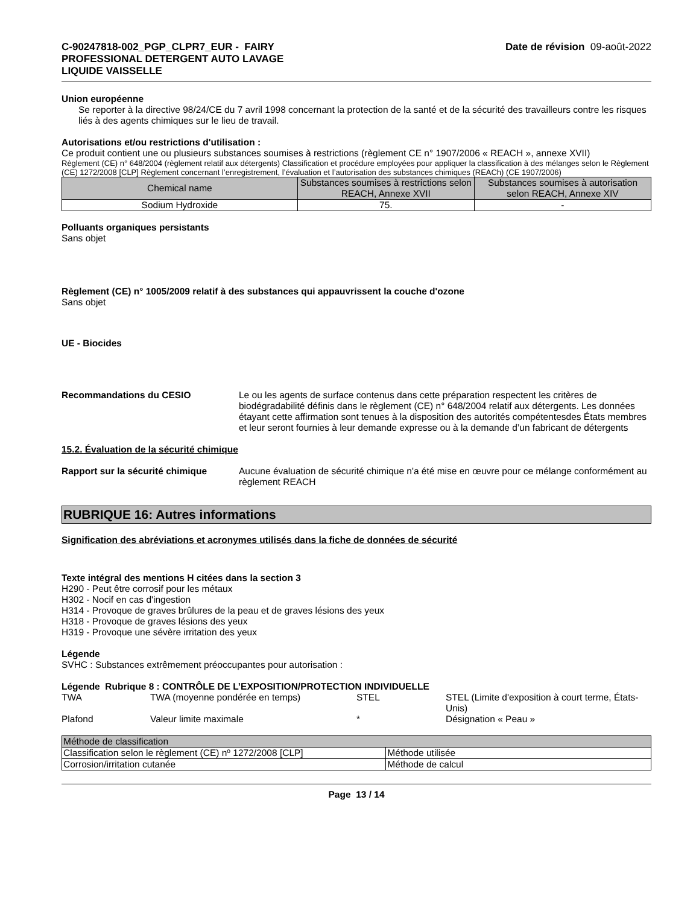C-90247818-002_PGP_CLPR7_EUR - FAIRY
PROFESSIONAL DETERGENT AUTO LAVAGE
LIQUIDE VAISSELLE
Date de révision 09-août-2022
Union européenne
Se reporter à la directive 98/24/CE du 7 avril 1998 concernant la protection de la santé et de la sécurité des travailleurs contre les risques liés à des agents chimiques sur le lieu de travail.
Autorisations et/ou restrictions d'utilisation :
Ce produit contient une ou plusieurs substances soumises à restrictions (règlement CE n° 1907/2006 « REACH », annexe XVII)
Règlement (CE) n° 648/2004 (règlement relatif aux détergents) Classification et procédure employées pour appliquer la classification à des mélanges selon le Règlement (CE) 1272/2008 [CLP] Règlement concernant l’enregistrement, l’évaluation et l’autorisation des substances chimiques (REACh) (CE 1907/2006)
| Chemical name | Substances soumises à restrictions selon REACH, Annexe XVII | Substances soumises à autorisation selon REACH, Annexe XIV |
| --- | --- | --- |
| Sodium Hydroxide | 75. | - |
Polluants organiques persistants
Sans objet
Règlement (CE) n° 1005/2009 relatif à des substances qui appauvrissent la couche d'ozone
Sans objet
UE - Biocides
Recommandations du CESIO Le ou les agents de surface contenus dans cette préparation respectent les critères de biodégradabilité définis dans le règlement (CE) n° 648/2004 relatif aux détergents. Les données étayant cette affirmation sont tenues à la disposition des autorités compétentesdes États membres et leur seront fournies à leur demande expresse ou à la demande d’un fabricant de détergents
15.2. Évaluation de la sécurité chimique
Rapport sur la sécurité chimique
Aucune évaluation de sécurité chimique n'a été mise en œuvre pour ce mélange conformément au règlement REACH
RUBRIQUE 16: Autres informations
Signification des abréviations et acronymes utilisés dans la fiche de données de sécurité
Texte intégral des mentions H citées dans la section 3
H290 - Peut être corrosif pour les métaux
H302 - Nocif en cas d'ingestion
H314 - Provoque de graves brûlures de la peau et de graves lésions des yeux
H318 - Provoque de graves lésions des yeux
H319 - Provoque une sévère irritation des yeux
Légende
SVHC : Substances extrêmement préoccupantes pour autorisation :
Légende Rubrique 8 : CONTRÔLE DE L’EXPOSITION/PROTECTION INDIVIDUELLE
| TWA | TWA (moyenne pondérée en temps) | STEL | STEL (Limite d'exposition à court terme, États-Unis) |
| Plafond | Valeur limite maximale | * | Désignation « Peau » |
| Méthode de classification | |
| Classification selon le règlement (CE) nº 1272/2008 [CLP] | Méthode utilisée |
| Corrosion/irritation cutanée | Méthode de calcul |
Page 13 / 14